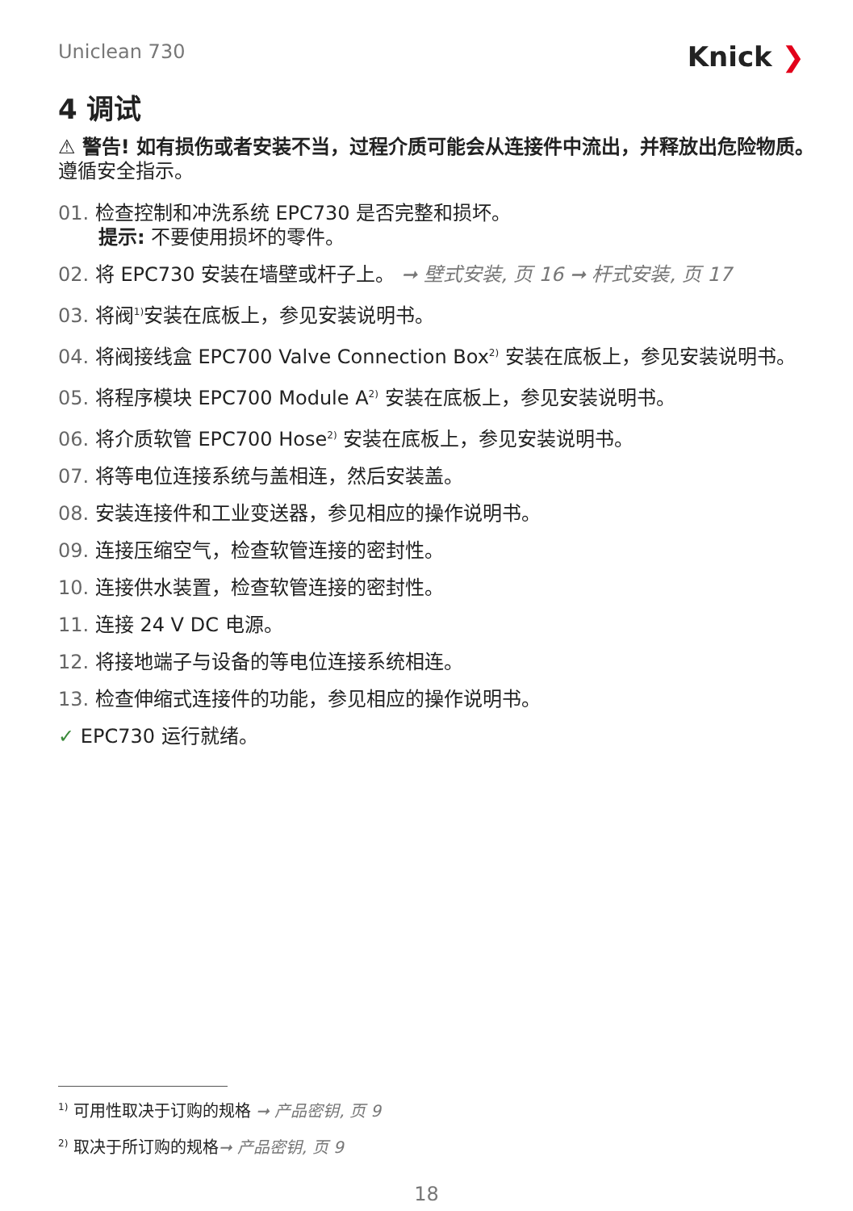Uniclean 730
Knick ❯
4 调试
⚠ 警告! 如有损伤或者安装不当，过程介质可能会从连接件中流出，并释放出危险物质。 遵循安全指示。
01. 检查控制和冲洗系统 EPC730 是否完整和损坏。
提示: 不要使用损坏的零件。
02. 将 EPC730 安装在墙壁或杆子上。 ➞ 壁式安装, 页 16 ➞ 杆式安装, 页 17
03. 将阀<sup>1)</sup>安装在底板上，参见安装说明书。
04. 将阀接线盒 EPC700 Valve Connection Box<sup>2)</sup> 安装在底板上，参见安装说明书。
05. 将程序模块 EPC700 Module A<sup>2)</sup> 安装在底板上，参见安装说明书。
06. 将介质软管 EPC700 Hose<sup>2)</sup> 安装在底板上，参见安装说明书。
07. 将等电位连接系统与盖相连，然后安装盖。
08. 安装连接件和工业变送器，参见相应的操作说明书。
09. 连接压缩空气，检查软管连接的密封性。
10. 连接供水装置，检查软管连接的密封性。
11. 连接 24 V DC 电源。
12. 将接地端子与设备的等电位连接系统相连。
13. 检查伸缩式连接件的功能，参见相应的操作说明书。
✓ EPC730 运行就绪。
<sup>1)</sup> 可用性取决于订购的规格 ➞ 产品密钥, 页 9
<sup>2)</sup> 取决于所订购的规格➞ 产品密钥, 页 9
18